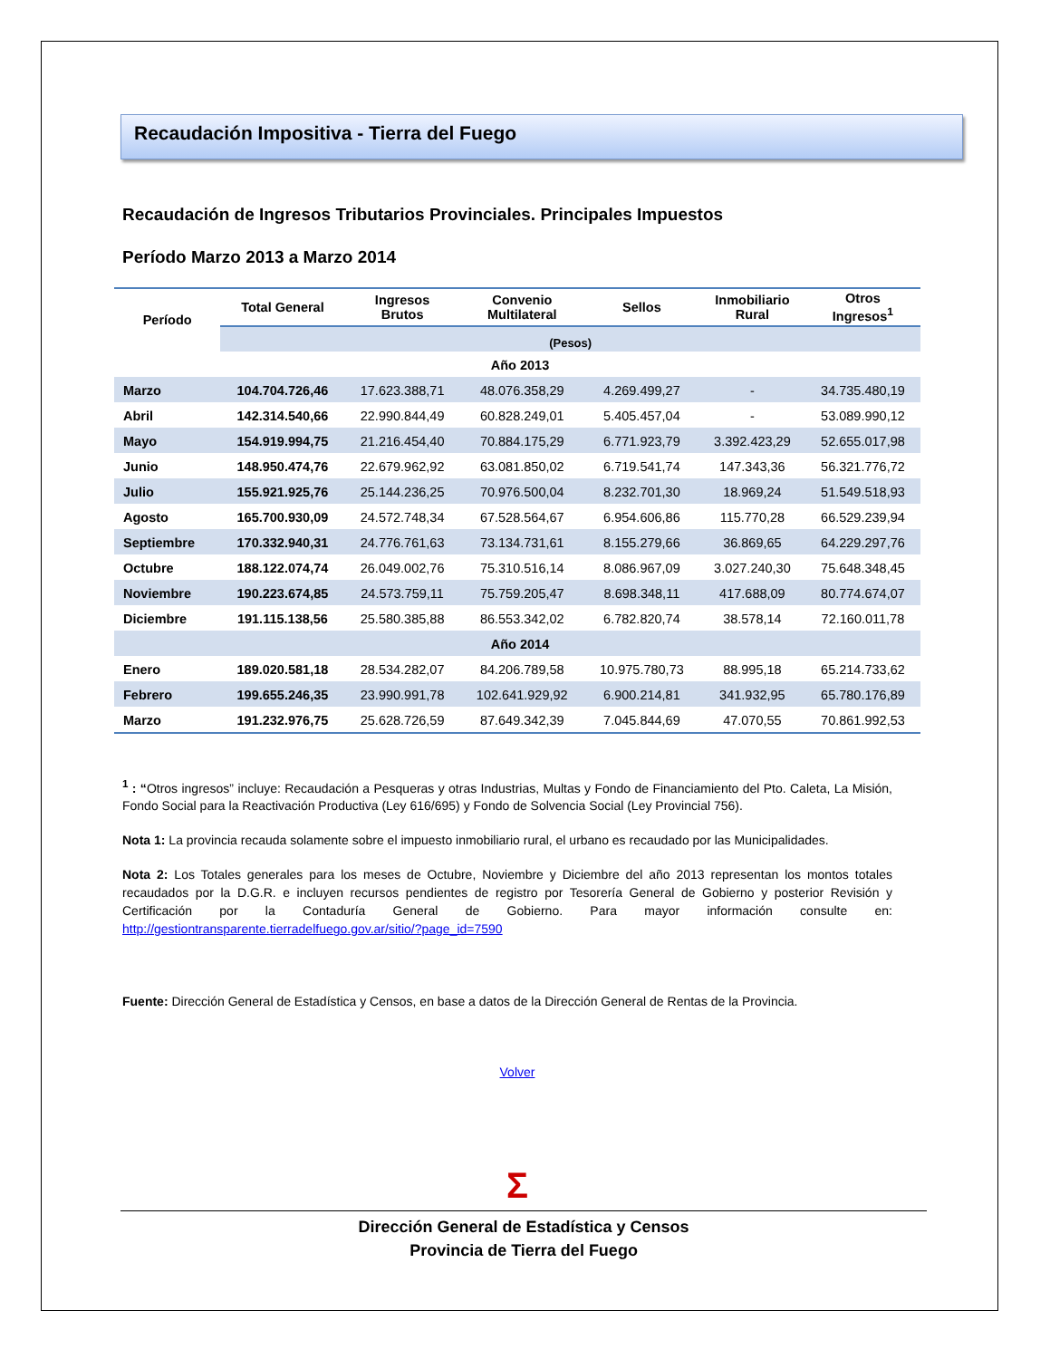Recaudación Impositiva - Tierra del Fuego
Recaudación de Ingresos Tributarios Provinciales. Principales Impuestos
Período Marzo 2013 a Marzo 2014
| Período | Total General | Ingresos Brutos | Convenio Multilateral | Sellos | Inmobiliario Rural | Otros Ingresos<sup>1</sup> |
| --- | --- | --- | --- | --- | --- | --- |
| | (Pesos) | | | | | |
| Año 2013 | | | | | | |
| Marzo | 104.704.726,46 | 17.623.388,71 | 48.076.358,29 | 4.269.499,27 | - | 34.735.480,19 |
| Abril | 142.314.540,66 | 22.990.844,49 | 60.828.249,01 | 5.405.457,04 | - | 53.089.990,12 |
| Mayo | 154.919.994,75 | 21.216.454,40 | 70.884.175,29 | 6.771.923,79 | 3.392.423,29 | 52.655.017,98 |
| Junio | 148.950.474,76 | 22.679.962,92 | 63.081.850,02 | 6.719.541,74 | 147.343,36 | 56.321.776,72 |
| Julio | 155.921.925,76 | 25.144.236,25 | 70.976.500,04 | 8.232.701,30 | 18.969,24 | 51.549.518,93 |
| Agosto | 165.700.930,09 | 24.572.748,34 | 67.528.564,67 | 6.954.606,86 | 115.770,28 | 66.529.239,94 |
| Septiembre | 170.332.940,31 | 24.776.761,63 | 73.134.731,61 | 8.155.279,66 | 36.869,65 | 64.229.297,76 |
| Octubre | 188.122.074,74 | 26.049.002,76 | 75.310.516,14 | 8.086.967,09 | 3.027.240,30 | 75.648.348,45 |
| Noviembre | 190.223.674,85 | 24.573.759,11 | 75.759.205,47 | 8.698.348,11 | 417.688,09 | 80.774.674,07 |
| Diciembre | 191.115.138,56 | 25.580.385,88 | 86.553.342,02 | 6.782.820,74 | 38.578,14 | 72.160.011,78 |
| Año 2014 | | | | | | |
| Enero | 189.020.581,18 | 28.534.282,07 | 84.206.789,58 | 10.975.780,73 | 88.995,18 | 65.214.733,62 |
| Febrero | 199.655.246,35 | 23.990.991,78 | 102.641.929,92 | 6.900.214,81 | 341.932,95 | 65.780.176,89 |
| Marzo | 191.232.976,75 | 25.628.726,59 | 87.649.342,39 | 7.045.844,69 | 47.070,55 | 70.861.992,53 |
<sup>1</sup> : “Otros ingresos” incluye: Recaudación a Pesqueras y otras Industrias, Multas y Fondo de Financiamiento del Pto. Caleta, La Misión, Fondo Social para la Reactivación Productiva (Ley 616/695) y Fondo de Solvencia Social (Ley Provincial 756).
Nota 1: La provincia recauda solamente sobre el impuesto inmobiliario rural, el urbano es recaudado por las Municipalidades.
Nota 2: Los Totales generales para los meses de Octubre, Noviembre y Diciembre del año 2013 representan los montos totales recaudados por la D.G.R. e incluyen recursos pendientes de registro por Tesorería General de Gobierno y posterior Revisión y Certificación por la Contaduría General de Gobierno. Para mayor información consulte en: http://gestiontransparente.tierradelfuego.gov.ar/sitio/?page_id=7590
Fuente: Dirección General de Estadística y Censos, en base a datos de la Dirección General de Rentas de la Provincia.
Volver
Σ
Dirección General de Estadística y Censos
Provincia de Tierra del Fuego